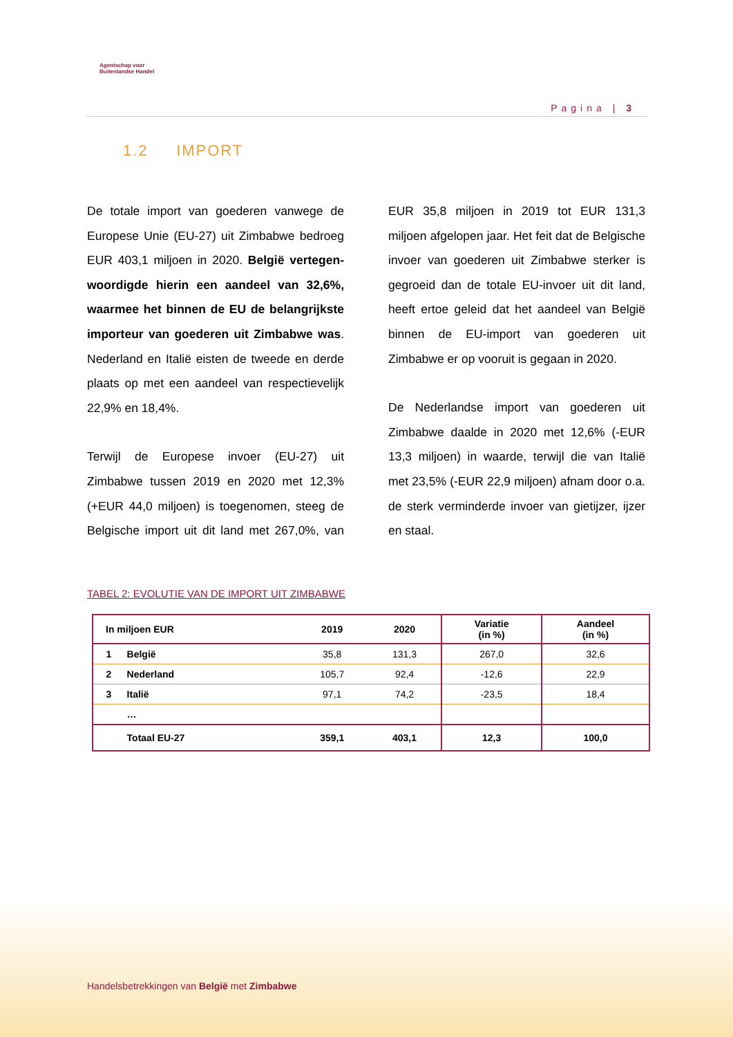Agentschap voor
Buitenlandse Handel
Pagina | 3
1.2 IMPORT
De totale import van goederen vanwege de Europese Unie (EU-27) uit Zimbabwe bedroeg EUR 403,1 miljoen in 2020. België vertegen-woordigde hierin een aandeel van 32,6%, waarmee het binnen de EU de belangrijkste importeur van goederen uit Zimbabwe was. Nederland en Italië eisten de tweede en derde plaats op met een aandeel van respectievelijk 22,9% en 18,4%.
Terwijl de Europese invoer (EU-27) uit Zimbabwe tussen 2019 en 2020 met 12,3% (+EUR 44,0 miljoen) is toegenomen, steeg de Belgische import uit dit land met 267,0%, van EUR 35,8 miljoen in 2019 tot EUR 131,3 miljoen afgelopen jaar. Het feit dat de Belgische invoer van goederen uit Zimbabwe sterker is gegroeid dan de totale EU-invoer uit dit land, heeft ertoe geleid dat het aandeel van België binnen de EU-import van goederen uit Zimbabwe er op vooruit is gegaan in 2020.
De Nederlandse import van goederen uit Zimbabwe daalde in 2020 met 12,6% (-EUR 13,3 miljoen) in waarde, terwijl die van Italië met 23,5% (-EUR 22,9 miljoen) afnam door o.a. de sterk verminderde invoer van gietijzer, ijzer en staal.
TABEL 2: EVOLUTIE VAN DE IMPORT UIT ZIMBABWE
| In miljoen EUR | | 2019 | 2020 | Variatie (in %) | Aandeel (in %) |
| --- | --- | --- | --- | --- | --- |
| 1 | België | 35,8 | 131,3 | 267,0 | 32,6 |
| 2 | Nederland | 105,7 | 92,4 | -12,6 | 22,9 |
| 3 | Italië | 97,1 | 74,2 | -23,5 | 18,4 |
| | … | | | | |
| | Totaal EU-27 | 359,1 | 403,1 | 12,3 | 100,0 |
Handelsbetrekkingen van België met Zimbabwe